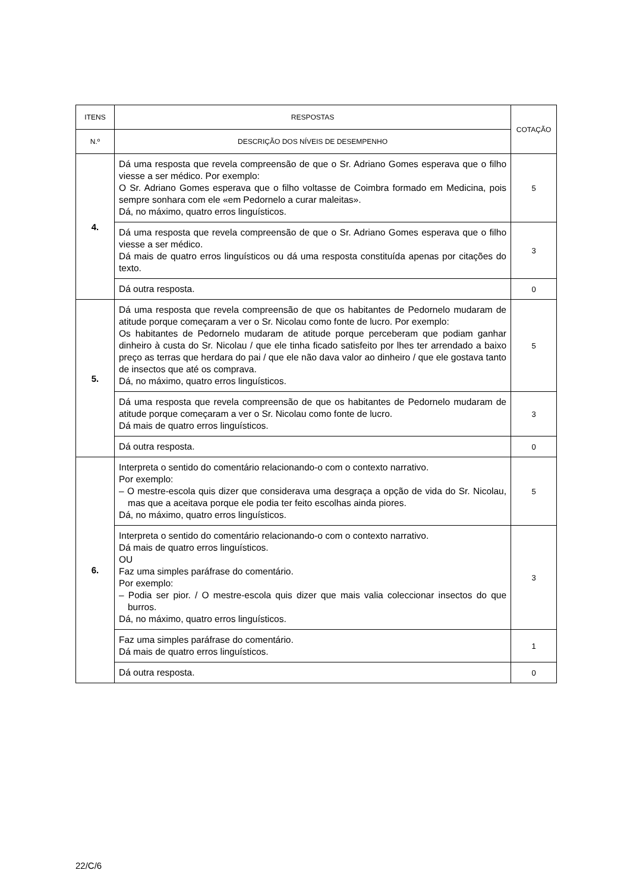| ITENS | RESPOSTAS | COTAÇÃO |
| --- | --- | --- |
| N.º | DESCRIÇÃO DOS NÍVEIS DE DESEMPENHO | |
| 4. | Dá uma resposta que revela compreensão de que o Sr. Adriano Gomes esperava que o filho viesse a ser médico. Por exemplo: O Sr. Adriano Gomes esperava que o filho voltasse de Coimbra formado em Medicina, pois sempre sonhara com ele «em Pedornelo a curar maleitas». Dá, no máximo, quatro erros linguísticos. | 5 |
| | Dá uma resposta que revela compreensão de que o Sr. Adriano Gomes esperava que o filho viesse a ser médico. Dá mais de quatro erros linguísticos ou dá uma resposta constituída apenas por citações do texto. | 3 |
| | Dá outra resposta. | 0 |
| 5. | Dá uma resposta que revela compreensão de que os habitantes de Pedornelo mudaram de atitude porque começaram a ver o Sr. Nicolau como fonte de lucro. Por exemplo: Os habitantes de Pedornelo mudaram de atitude porque perceberam que podiam ganhar dinheiro à custa do Sr. Nicolau / que ele tinha ficado satisfeito por lhes ter arrendado a baixo preço as terras que herdara do pai / que ele não dava valor ao dinheiro / que ele gostava tanto de insectos que até os comprava. Dá, no máximo, quatro erros linguísticos. | 5 |
| | Dá uma resposta que revela compreensão de que os habitantes de Pedornelo mudaram de atitude porque começaram a ver o Sr. Nicolau como fonte de lucro. Dá mais de quatro erros linguísticos. | 3 |
| | Dá outra resposta. | 0 |
| 6. | Interpreta o sentido do comentário relacionando-o com o contexto narrativo. Por exemplo: – O mestre-escola quis dizer que considerava uma desgraça a opção de vida do Sr. Nicolau, mas que a aceitava porque ele podia ter feito escolhas ainda piores. Dá, no máximo, quatro erros linguísticos. | 5 |
| | Interpreta o sentido do comentário relacionando-o com o contexto narrativo. Dá mais de quatro erros linguísticos. OU Faz uma simples paráfrase do comentário. Por exemplo: – Podia ser pior. / O mestre-escola quis dizer que mais valia coleccionar insectos do que burros. Dá, no máximo, quatro erros linguísticos. | 3 |
| | Faz uma simples paráfrase do comentário. Dá mais de quatro erros linguísticos. | 1 |
| | Dá outra resposta. | 0 |
22/C/6